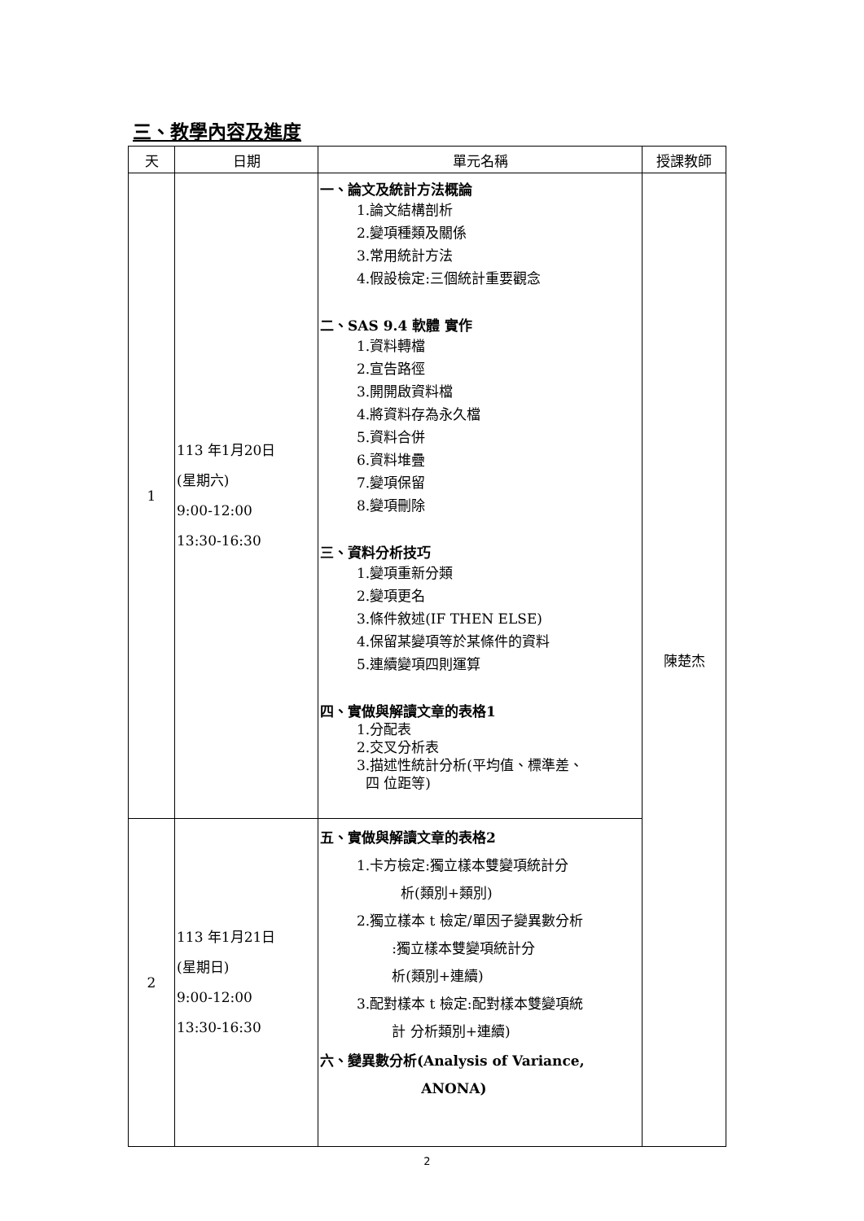三、教學內容及進度
| 天 | 日期 | 單元名稱 | 授課教師 |
| --- | --- | --- | --- |
| 1 | 113 年1月20日 (星期六) 9:00-12:00 13:30-16:30 | 一、論文及統計方法概論 1.論文結構剖析 2.變項種類及關係 3.常用統計方法 4.假設檢定:三個統計重要觀念 二、SAS 9.4 軟體 實作 1.資料轉檔 2.宣告路徑 3.開開啟資料檔 4.將資料存為永久檔 5.資料合併 6.資料堆疊 7.變項保留 8.變項刪除 三、資料分析技巧 1.變項重新分類 2.變項更名 3.條件敘述(IF THEN ELSE) 4.保留某變項等於某條件的資料 5.連續變項四則運算 四、實做與解讀文章的表格1 1.分配表 2.交叉分析表 3.描述性統計分析(平均值、標準差、 四 位距等) | 陳楚杰 |
| 2 | 113 年1月21日 (星期日) 9:00-12:00 13:30-16:30 | 五、實做與解讀文章的表格2 1.卡方檢定:獨立樣本雙變項統計分 析(類別+類別) 2.獨立樣本 t 檢定/單因子變異數分析 :獨立樣本雙變項統計分 析(類別+連續) 3.配對樣本 t 檢定:配對樣本雙變項統 計 分析類別+連續) 六、變異數分析(Analysis of Variance, ANONA) | |
2